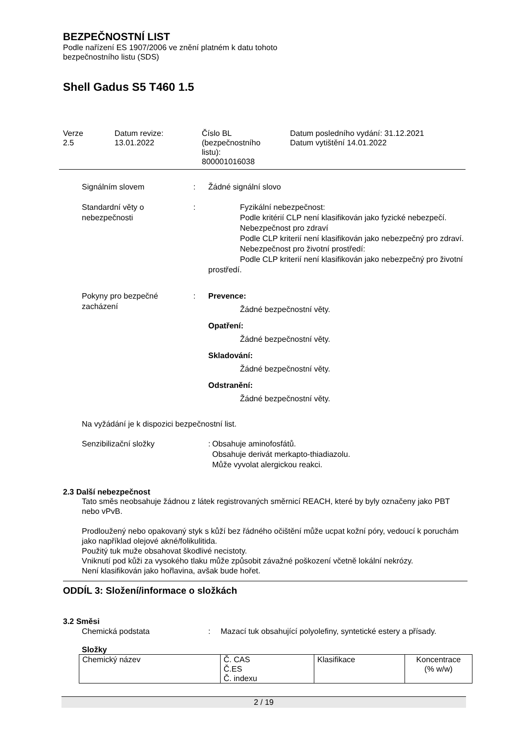BEZPEČNOSTNÍ LIST
Podle nařízení ES 1907/2006 ve znění platném k datu tohoto
bezpečnostního listu (SDS)
Shell Gadus S5 T460 1.5
Verze
2.5
Datum revize:
13.01.2022
Číslo BL
(bezpečnostního
listu):
800001016038
Datum posledního vydání: 31.12.2021
Datum vytištění 14.01.2022
Signálním slovem : Žádné signální slovo
Standardní věty o nebezpečnosti
: Fyzikální nebezpečnost:
Podle kritérií CLP není klasifikován jako fyzické nebezpečí.
Nebezpečnost pro zdraví
Podle CLP kriterií není klasifikován jako nebezpečný pro zdraví.
Nebezpečnost pro životní prostředí:
Podle CLP kriterií není klasifikován jako nebezpečný pro životní prostředí.
Pokyny pro bezpečné zacházení
: Prevence:
Žádné bezpečnostní věty.
Opatření:
Žádné bezpečnostní věty.
Skladování:
Žádné bezpečnostní věty.
Odstranění:
Žádné bezpečnostní věty.
Na vyžádání je k dispozici bezpečnostní list.
Senzibilizační složky :
Obsahuje aminofosfátů.
Obsahuje derivát merkapto-thiadiazolu.
Může vyvolat alergickou reakci.
2.3 Další nebezpečnost
Tato směs neobsahuje žádnou z látek registrovaných směrnicí REACH, které by byly označeny jako PBT nebo vPvB.
Prodloužený nebo opakovaný styk s kůží bez řádného očištění může ucpat kožní póry, vedoucí k poruchám jako například olejové akné/folikulitida.
Použitý tuk muže obsahovat škodlivé necistoty.
Vniknutí pod kůži za vysokého tlaku může způsobit závažné poškození včetně lokální nekrózy.
Není klasifikován jako hořlavina, avšak bude hořet.
ODDÍL 3: Složení/informace o složkách
3.2 Směsi
Chemická podstata : Mazací tuk obsahující polyolefiny, syntetické estery a přísady.
Složky
| Chemický název | Č. CAS Č.ES Č. indexu | Klasifikace | Koncentrace (% w/w) |
2 / 19